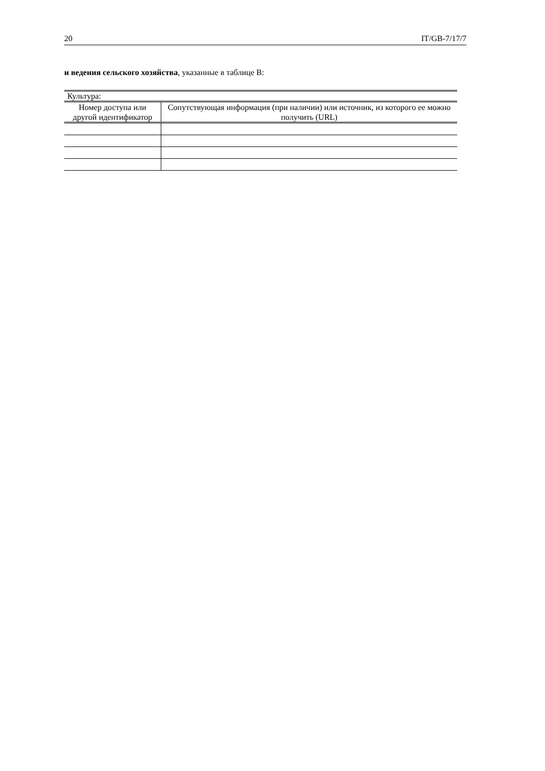20 IT/GB-7/17/7
и ведения сельского хозяйства, указанные в таблице B:
| Культура: | |
| --- | --- |
| Номер доступа или другой идентификатор | Сопутствующая информация (при наличии) или источник, из которого ее можно получить (URL) |